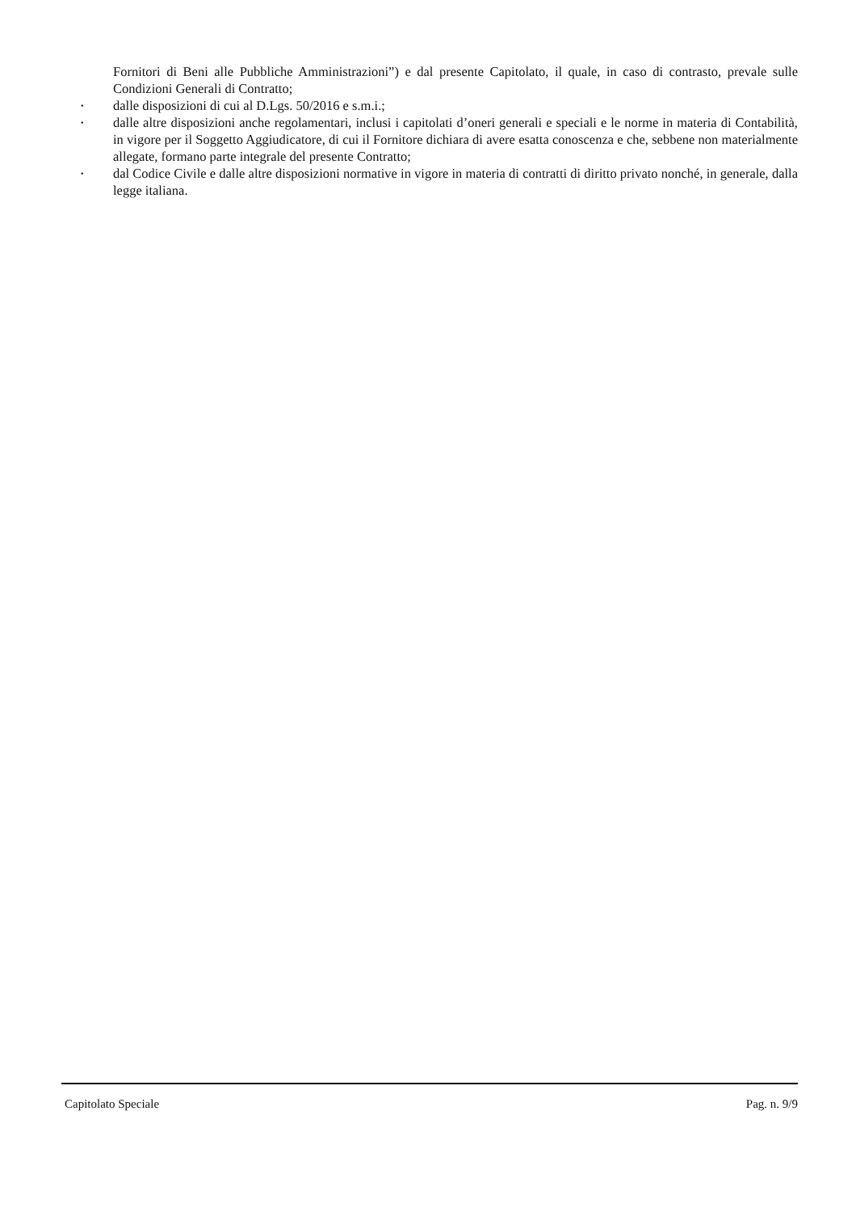Fornitori di Beni alle Pubbliche Amministrazioni”) e dal presente Capitolato, il quale, in caso di contrasto, prevale sulle Condizioni Generali di Contratto;
• dalle disposizioni di cui al D.Lgs. 50/2016 e s.m.i.;
• dalle altre disposizioni anche regolamentari, inclusi i capitolati d’oneri generali e speciali e le norme in materia di Contabilità, in vigore per il Soggetto Aggiudicatore, di cui il Fornitore dichiara di avere esatta conoscenza e che, sebbene non materialmente allegate, formano parte integrale del presente Contratto;
• dal Codice Civile e dalle altre disposizioni normative in vigore in materia di contratti di diritto privato nonché, in generale, dalla legge italiana.
Capitolato Speciale Pag. n. 9/9